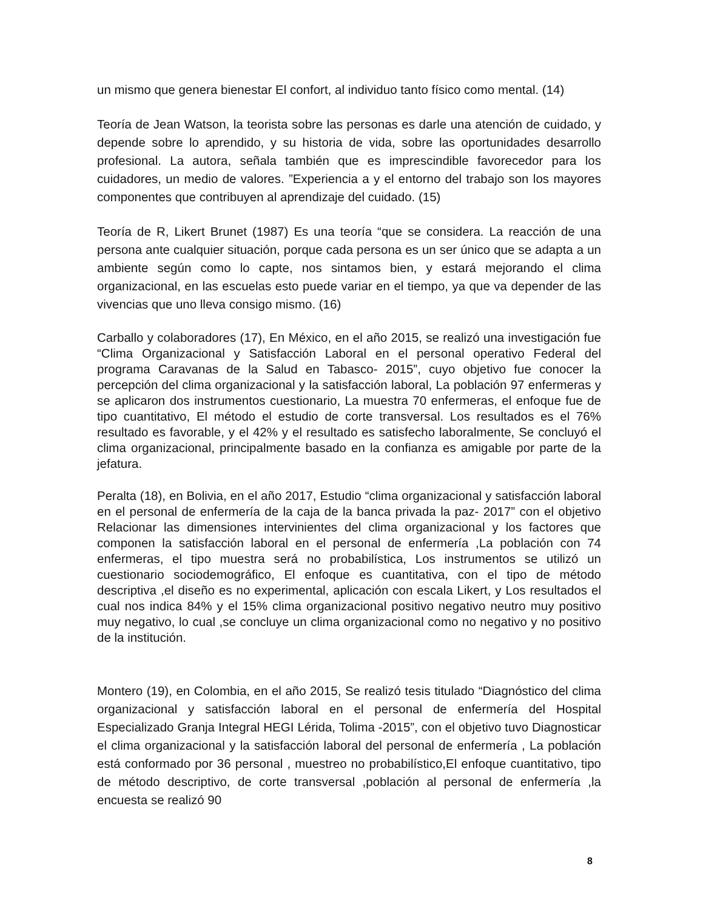un mismo que genera bienestar El confort, al individuo tanto físico como mental. (14)
Teoría de Jean Watson, la teorista sobre las personas es darle una atención de cuidado, y depende sobre lo aprendido, y su historia de vida, sobre las oportunidades desarrollo profesional. La autora, señala también que es imprescindible favorecedor para los cuidadores, un medio de valores. ”Experiencia a y el entorno del trabajo son los mayores componentes que contribuyen al aprendizaje del cuidado. (15)
Teoría de R, Likert Brunet (1987) Es una teoría “que se considera. La reacción de una persona ante cualquier situación, porque cada persona es un ser único que se adapta a un ambiente según como lo capte, nos sintamos bien, y estará mejorando el clima organizacional, en las escuelas esto puede variar en el tiempo, ya que va depender de las vivencias que uno lleva consigo mismo. (16)
Carballo y colaboradores (17), En México, en el año 2015, se realizó una investigación fue “Clima Organizacional y Satisfacción Laboral en el personal operativo Federal del programa Caravanas de la Salud en Tabasco- 2015”, cuyo objetivo fue conocer la percepción del clima organizacional y la satisfacción laboral, La población 97 enfermeras y se aplicaron dos instrumentos cuestionario, La muestra 70 enfermeras, el enfoque fue de tipo cuantitativo, El método el estudio de corte transversal. Los resultados es el 76% resultado es favorable, y el 42% y el resultado es satisfecho laboralmente, Se concluyó el clima organizacional, principalmente basado en la confianza es amigable por parte de la jefatura.
Peralta (18), en Bolivia, en el año 2017, Estudio “clima organizacional y satisfacción laboral en el personal de enfermería de la caja de la banca privada la paz- 2017” con el objetivo Relacionar las dimensiones intervinientes del clima organizacional y los factores que componen la satisfacción laboral en el personal de enfermería ,La población con 74 enfermeras, el tipo muestra será no probabilística, Los instrumentos se utilizó un cuestionario sociodemográfico, El enfoque es cuantitativa, con el tipo de método descriptiva ,el diseño es no experimental, aplicación con escala Likert, y Los resultados el cual nos indica 84% y el 15% clima organizacional positivo negativo neutro muy positivo muy negativo, lo cual ,se concluye un clima organizacional como no negativo y no positivo de la institución.
Montero (19), en Colombia, en el año 2015, Se realizó tesis titulado “Diagnóstico del clima organizacional y satisfacción laboral en el personal de enfermería del Hospital Especializado Granja Integral HEGI Lérida, Tolima -2015”, con el objetivo tuvo Diagnosticar el clima organizacional y la satisfacción laboral del personal de enfermería , La población está conformado por 36 personal , muestreo no probabilístico,El enfoque cuantitativo, tipo de método descriptivo, de corte transversal ,población al personal de enfermería ,la encuesta se realizó 90
8